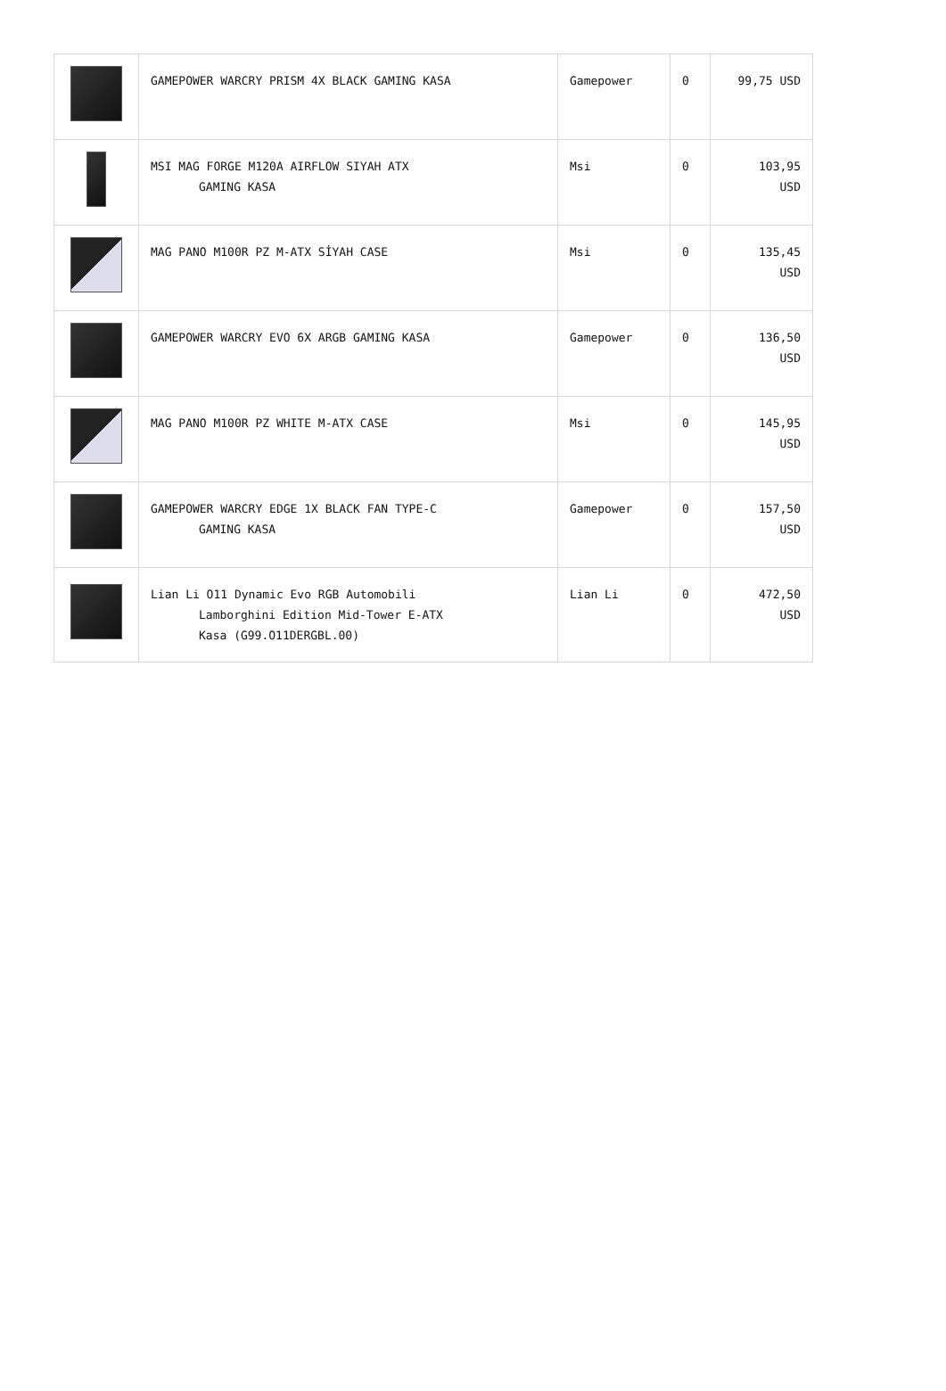| | GAMEPOWER WARCRY PRISM 4X BLACK GAMING KASA | Gamepower | 0 | 99,75 USD |
| | MSI MAG FORGE M120A AIRFLOW SIYAH ATX GAMING KASA | Msi | 0 | 103,95 USD |
| | MAG PANO M100R PZ M-ATX SİYAH CASE | Msi | 0 | 135,45 USD |
| | GAMEPOWER WARCRY EVO 6X ARGB GAMING KASA | Gamepower | 0 | 136,50 USD |
| | MAG PANO M100R PZ WHITE M-ATX CASE | Msi | 0 | 145,95 USD |
| | GAMEPOWER WARCRY EDGE 1X BLACK FAN TYPE-C GAMING KASA | Gamepower | 0 | 157,50 USD |
| | Lian Li O11 Dynamic Evo RGB Automobili Lamborghini Edition Mid-Tower E-ATX Kasa (G99.O11DERGBL.00) | Lian Li | 0 | 472,50 USD |